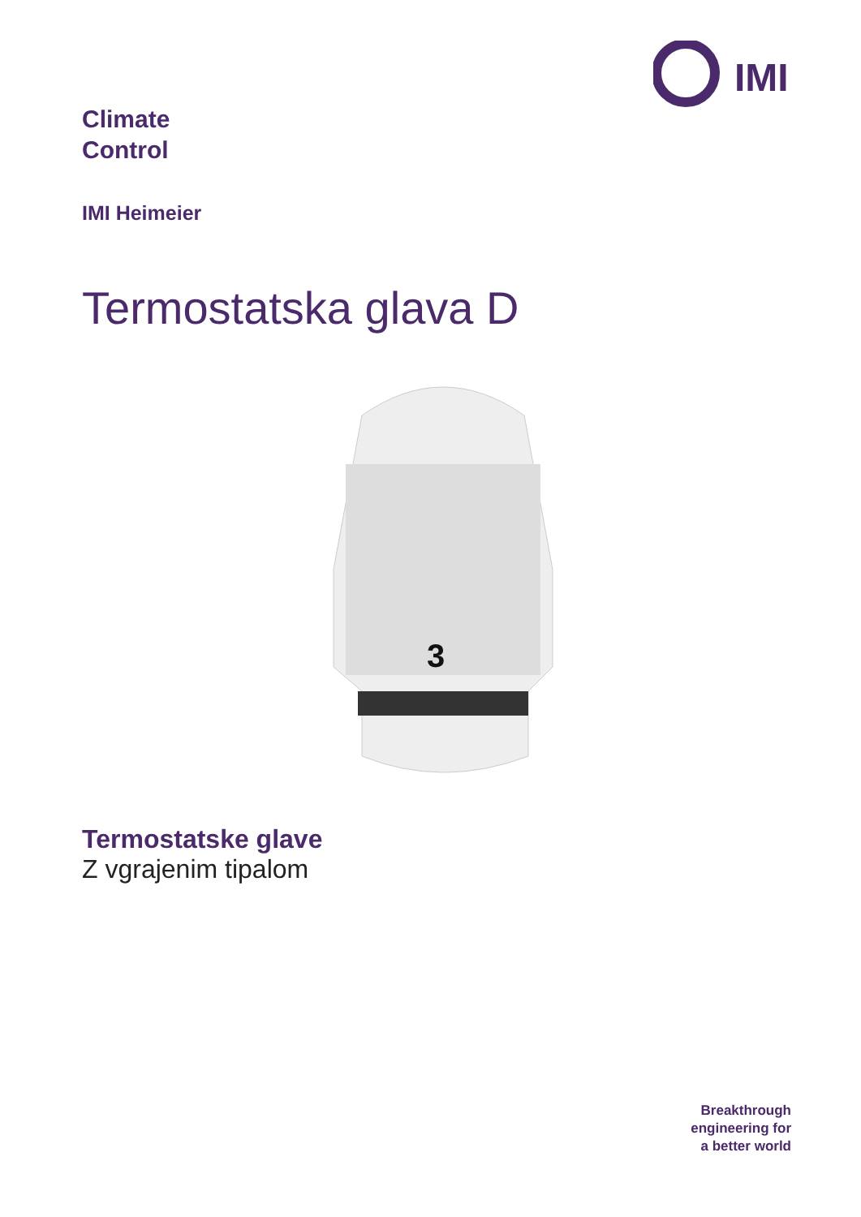IMI
Climate
Control
IMI Heimeier
Termostatska glava D
3
Termostatske glave
Z vgrajenim tipalom
Breakthrough
engineering for
a better world